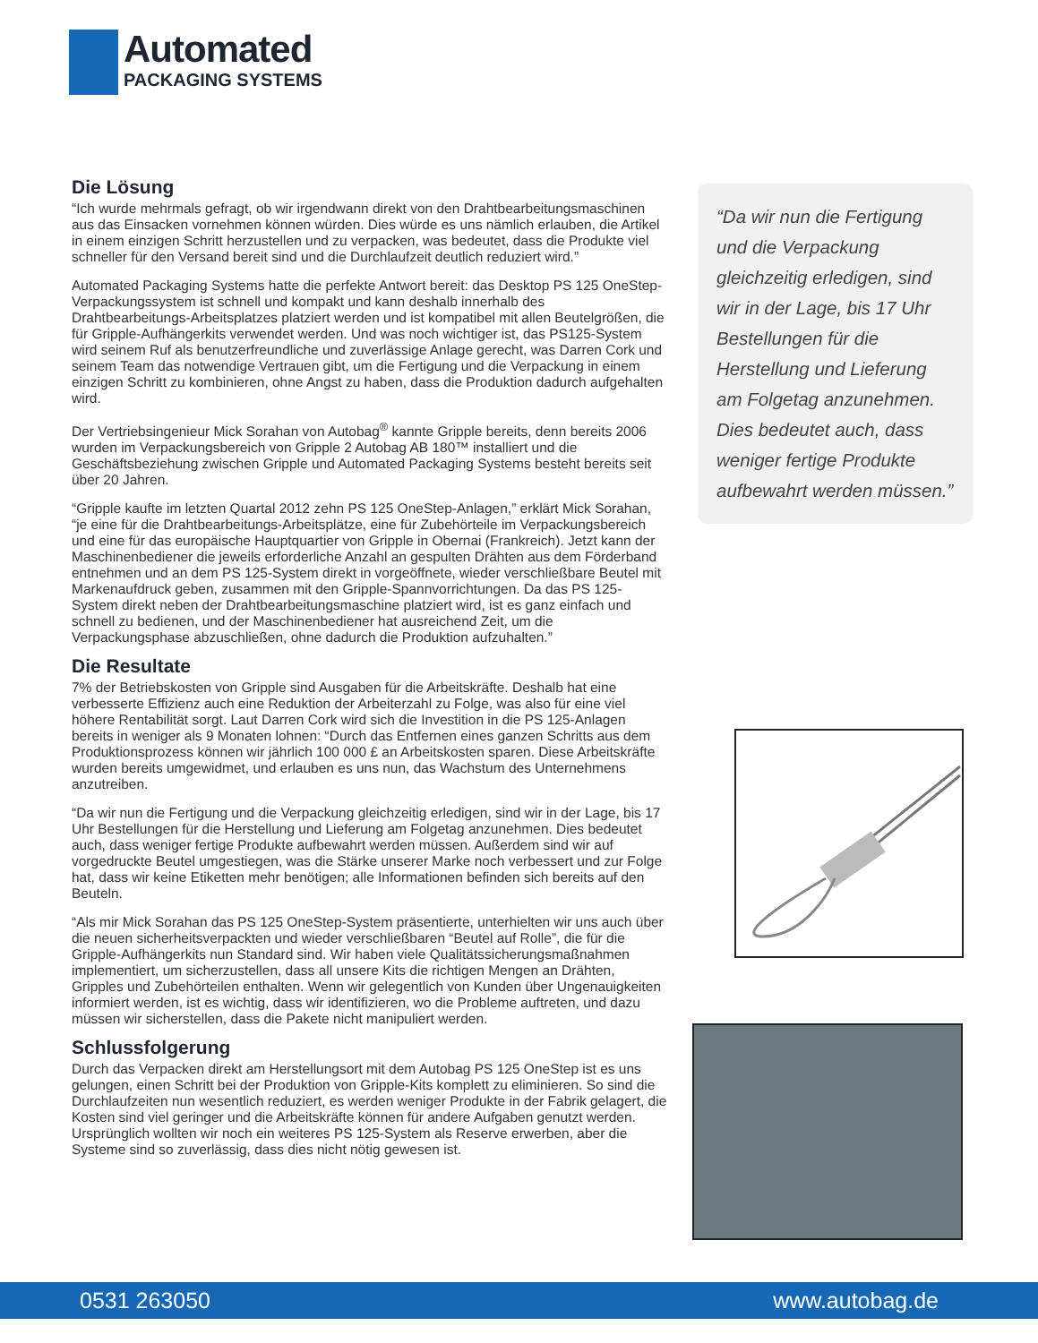Automated
PACKAGING SYSTEMS
Die Lösung
“Ich wurde mehrmals gefragt, ob wir irgendwann direkt von den Drahtbearbeitungsmaschinen aus das Einsacken vornehmen können würden. Dies würde es uns nämlich erlauben, die Artikel in einem einzigen Schritt herzustellen und zu verpacken, was bedeutet, dass die Produkte viel schneller für den Versand bereit sind und die Durchlaufzeit deutlich reduziert wird.”
Automated Packaging Systems hatte die perfekte Antwort bereit: das Desktop PS 125 OneStep-Verpackungssystem ist schnell und kompakt und kann deshalb innerhalb des Drahtbearbeitungs-Arbeitsplatzes platziert werden und ist kompatibel mit allen Beutelgrößen, die für Gripple-Aufhängerkits verwendet werden. Und was noch wichtiger ist, das PS125-System wird seinem Ruf als benutzerfreundliche und zuverlässige Anlage gerecht, was Darren Cork und seinem Team das notwendige Vertrauen gibt, um die Fertigung und die Verpackung in einem einzigen Schritt zu kombinieren, ohne Angst zu haben, dass die Produktion dadurch aufgehalten wird.
Der Vertriebsingenieur Mick Sorahan von Autobag<sup>®</sup> kannte Gripple bereits, denn bereits 2006 wurden im Verpackungsbereich von Gripple 2 Autobag AB 180™ installiert und die Geschäftsbeziehung zwischen Gripple und Automated Packaging Systems besteht bereits seit über 20 Jahren.
“Gripple kaufte im letzten Quartal 2012 zehn PS 125 OneStep-Anlagen,” erklärt Mick Sorahan, “je eine für die Drahtbearbeitungs-Arbeitsplätze, eine für Zubehörteile im Verpackungsbereich und eine für das europäische Hauptquartier von Gripple in Obernai (Frankreich). Jetzt kann der Maschinenbediener die jeweils erforderliche Anzahl an gespulten Drähten aus dem Förderband entnehmen und an dem PS 125-System direkt in vorgeöffnete, wieder verschließbare Beutel mit Markenaufdruck geben, zusammen mit den Gripple-Spannvorrichtungen. Da das PS 125-System direkt neben der Drahtbearbeitungsmaschine platziert wird, ist es ganz einfach und schnell zu bedienen, und der Maschinenbediener hat ausreichend Zeit, um die Verpackungsphase abzuschließen, ohne dadurch die Produktion aufzuhalten.”
Die Resultate
7% der Betriebskosten von Gripple sind Ausgaben für die Arbeitskräfte. Deshalb hat eine verbesserte Effizienz auch eine Reduktion der Arbeiterzahl zu Folge, was also für eine viel höhere Rentabilität sorgt. Laut Darren Cork wird sich die Investition in die PS 125-Anlagen bereits in weniger als 9 Monaten lohnen: “Durch das Entfernen eines ganzen Schritts aus dem Produktionsprozess können wir jährlich 100 000 £ an Arbeitskosten sparen. Diese Arbeitskräfte wurden bereits umgewidmet, und erlauben es uns nun, das Wachstum des Unternehmens anzutreiben.
“Da wir nun die Fertigung und die Verpackung gleichzeitig erledigen, sind wir in der Lage, bis 17 Uhr Bestellungen für die Herstellung und Lieferung am Folgetag anzunehmen. Dies bedeutet auch, dass weniger fertige Produkte aufbewahrt werden müssen. Außerdem sind wir auf vorgedruckte Beutel umgestiegen, was die Stärke unserer Marke noch verbessert und zur Folge hat, dass wir keine Etiketten mehr benötigen; alle Informationen befinden sich bereits auf den Beuteln.
“Als mir Mick Sorahan das PS 125 OneStep-System präsentierte, unterhielten wir uns auch über die neuen sicherheitsverpackten und wieder verschließbaren “Beutel auf Rolle”, die für die Gripple-Aufhängerkits nun Standard sind. Wir haben viele Qualitätssicherungsmaßnahmen implementiert, um sicherzustellen, dass all unsere Kits die richtigen Mengen an Drähten, Gripples und Zubehörteilen enthalten. Wenn wir gelegentlich von Kunden über Ungenauigkeiten informiert werden, ist es wichtig, dass wir identifizieren, wo die Probleme auftreten, und dazu müssen wir sicherstellen, dass die Pakete nicht manipuliert werden.
Schlussfolgerung
Durch das Verpacken direkt am Herstellungsort mit dem Autobag PS 125 OneStep ist es uns gelungen, einen Schritt bei der Produktion von Gripple-Kits komplett zu eliminieren. So sind die Durchlaufzeiten nun wesentlich reduziert, es werden weniger Produkte in der Fabrik gelagert, die Kosten sind viel geringer und die Arbeitskräfte können für andere Aufgaben genutzt werden. Ursprünglich wollten wir noch ein weiteres PS 125-System als Reserve erwerben, aber die Systeme sind so zuverlässig, dass dies nicht nötig gewesen ist.
“Da wir nun die Fertigung und die Verpackung gleichzeitig erledigen, sind wir in der Lage, bis 17 Uhr Bestellungen für die Herstellung und Lieferung am Folgetag anzunehmen. Dies bedeutet auch, dass weniger fertige Produkte aufbewahrt werden müssen.”
0531 263050 www.autobag.de